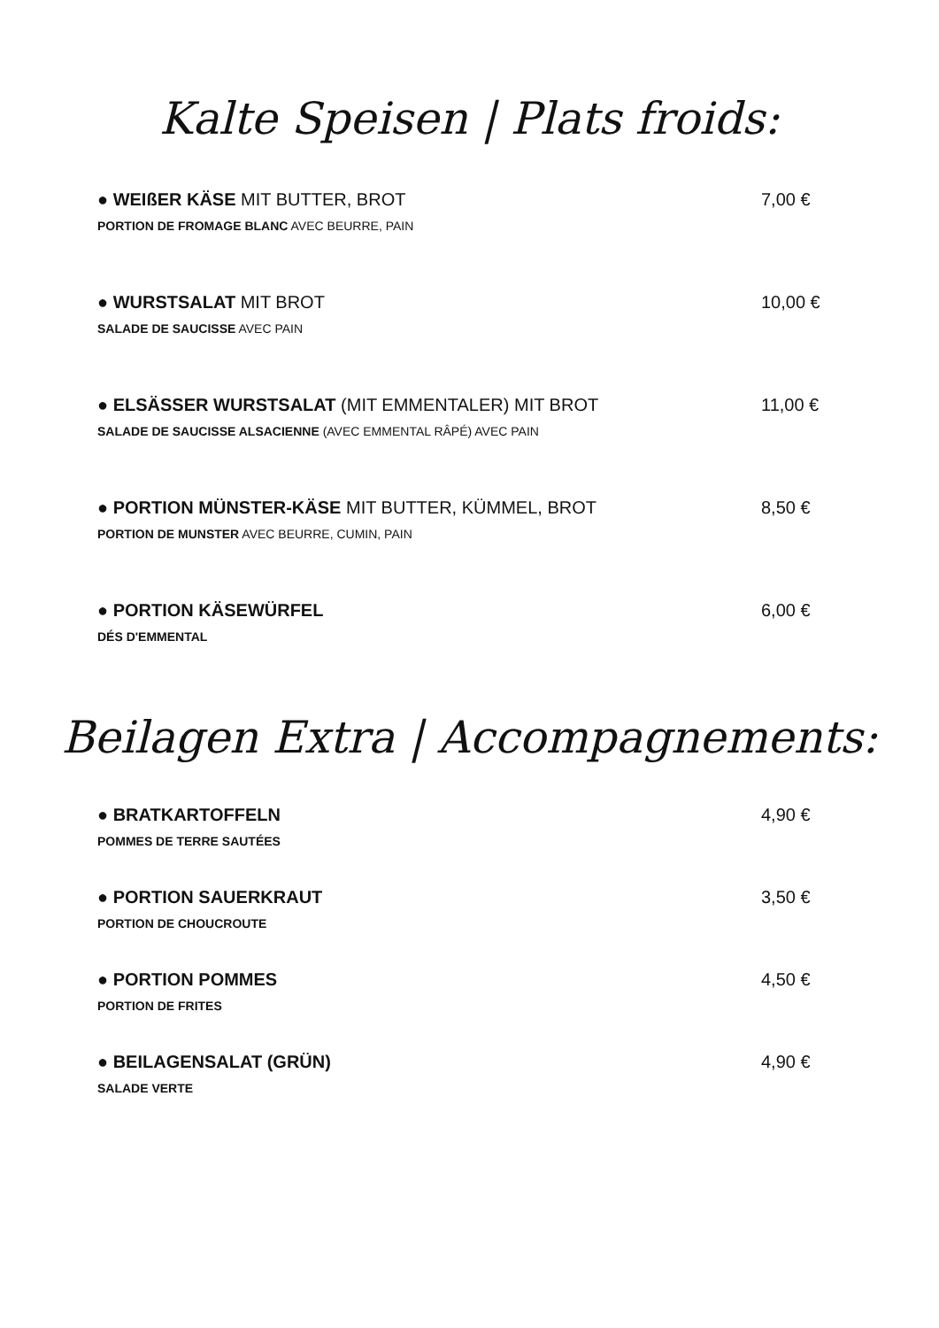Kalte Speisen | Plats froids:
● WEIßER KÄSE MIT BUTTER, BROT
PORTION DE FROMAGE BLANC AVEC BEURRE, PAIN
7,00 €
● WURSTSALAT MIT BROT
SALADE DE SAUCISSE AVEC PAIN
10,00 €
● ELSÄSSER WURSTSALAT (MIT EMMENTALER) MIT BROT
SALADE DE SAUCISSE ALSACIENNE (AVEC EMMENTAL RÂPÉ) AVEC PAIN
11,00 €
● PORTION MÜNSTER-KÄSE MIT BUTTER, KÜMMEL, BROT
PORTION DE MUNSTER AVEC BEURRE, CUMIN, PAIN
8,50 €
● PORTION KÄSEWÜRFEL
DÉS D'EMMENTAL
6,00 €
Beilagen Extra | Accompagnements:
● BRATKARTOFFELN
POMMES DE TERRE SAUTÉES
4,90 €
● PORTION SAUERKRAUT
PORTION DE CHOUCROUTE
3,50 €
● PORTION POMMES
PORTION DE FRITES
4,50 €
● BEILAGENSALAT (GRÜN)
SALADE VERTE
4,90 €